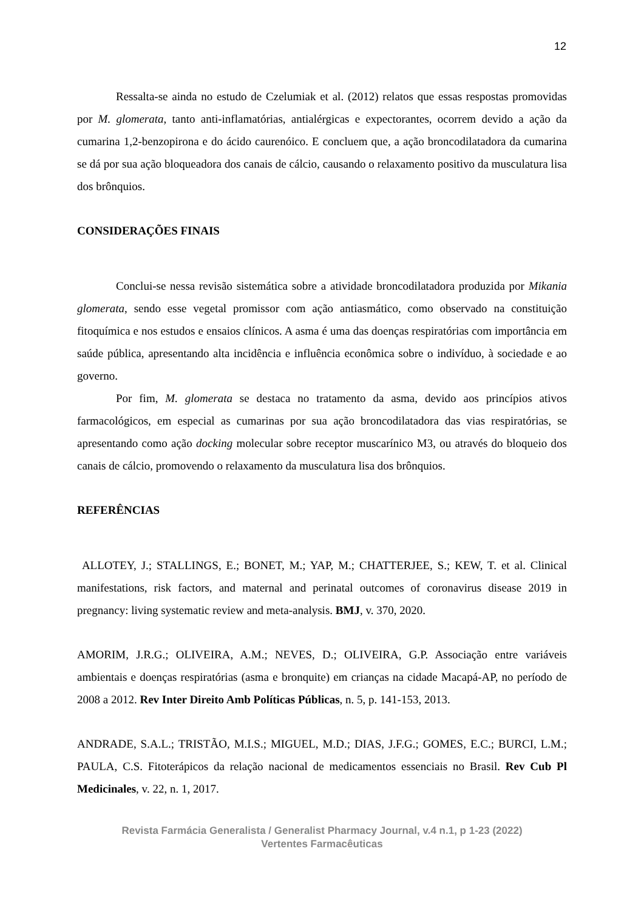12
Ressalta-se ainda no estudo de Czelumiak et al. (2012) relatos que essas respostas promovidas por M. glomerata, tanto anti-inflamatórias, antialérgicas e expectorantes, ocorrem devido a ação da cumarina 1,2-benzopirona e do ácido caurenóico. E concluem que, a ação broncodilatadora da cumarina se dá por sua ação bloqueadora dos canais de cálcio, causando o relaxamento positivo da musculatura lisa dos brônquios.
CONSIDERAÇÕES FINAIS
Conclui-se nessa revisão sistemática sobre a atividade broncodilatadora produzida por Mikania glomerata, sendo esse vegetal promissor com ação antiasmático, como observado na constituição fitoquímica e nos estudos e ensaios clínicos. A asma é uma das doenças respiratórias com importância em saúde pública, apresentando alta incidência e influência econômica sobre o indivíduo, à sociedade e ao governo.
Por fim, M. glomerata se destaca no tratamento da asma, devido aos princípios ativos farmacológicos, em especial as cumarinas por sua ação broncodilatadora das vias respiratórias, se apresentando como ação docking molecular sobre receptor muscarínico M3, ou através do bloqueio dos canais de cálcio, promovendo o relaxamento da musculatura lisa dos brônquios.
REFERÊNCIAS
ALLOTEY, J.; STALLINGS, E.; BONET, M.; YAP, M.; CHATTERJEE, S.; KEW, T. et al. Clinical manifestations, risk factors, and maternal and perinatal outcomes of coronavirus disease 2019 in pregnancy: living systematic review and meta-analysis. BMJ, v. 370, 2020.
AMORIM, J.R.G.; OLIVEIRA, A.M.; NEVES, D.; OLIVEIRA, G.P. Associação entre variáveis ambientais e doenças respiratórias (asma e bronquite) em crianças na cidade Macapá-AP, no período de 2008 a 2012. Rev Inter Direito Amb Políticas Públicas, n. 5, p. 141-153, 2013.
ANDRADE, S.A.L.; TRISTÃO, M.I.S.; MIGUEL, M.D.; DIAS, J.F.G.; GOMES, E.C.; BURCI, L.M.; PAULA, C.S. Fitoterápicos da relação nacional de medicamentos essenciais no Brasil. Rev Cub Pl Medicinales, v. 22, n. 1, 2017.
Revista Farmácia Generalista / Generalist Pharmacy Journal, v.4 n.1, p 1-23 (2022)
Vertentes Farmacêuticas